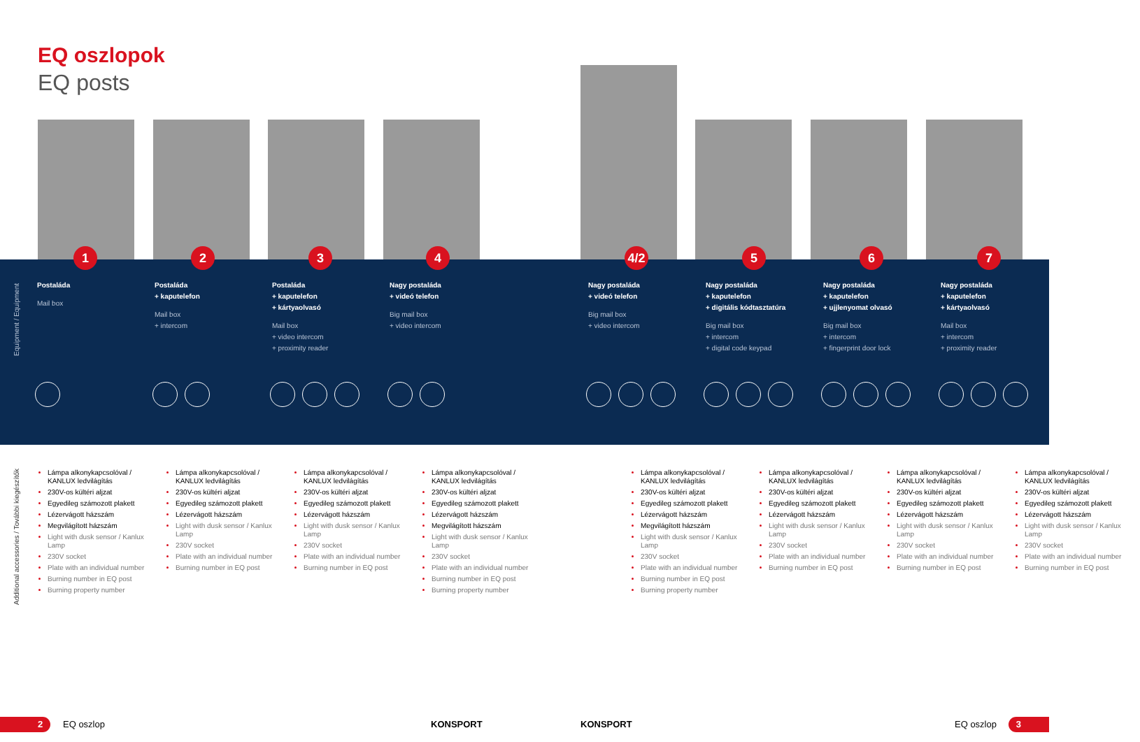EQ oszlopok
EQ posts
Equipment / Equipment
Additional accessories / További kiegészítők
1
Postaláda
Mail box
2
Postaláda
+ kaputelefon
Mail box
+ intercom
3
Postaláda
+ kaputelefon
+ kártyaolvasó
Mail box
+ video intercom
+ proximity reader
4
Nagy postaláda
+ videó telefon
Big mail box
+ video intercom
4/2
Nagy postaláda
+ videó telefon
Big mail box
+ video intercom
5
Nagy postaláda
+ kaputelefon
+ digitális kódtasztatúra
Big mail box
+ intercom
+ digital code keypad
6
Nagy postaláda
+ kaputelefon
+ ujjlenyomat olvasó
Big mail box
+ intercom
+ fingerprint door lock
7
Nagy postaláda
+ kaputelefon
+ kártyaolvasó
Mail box
+ intercom
+ proximity reader
Lámpa alkonykapcsolóval / KANLUX ledvilágítás
230V-os kültéri aljzat
Egyedileg számozott plakett
Lézervágott házszám
Megvilágított házszám
Light with dusk sensor / Kanlux Lamp
230V socket
Plate with an individual number
Burning number in EQ post
Burning property number
Lámpa alkonykapcsolóval / KANLUX ledvilágítás
230V-os kültéri aljzat
Egyedileg számozott plakett
Lézervágott házszám
Light with dusk sensor / Kanlux Lamp
230V socket
Plate with an individual number
Burning number in EQ post
Lámpa alkonykapcsolóval / KANLUX ledvilágítás
230V-os kültéri aljzat
Egyedileg számozott plakett
Lézervágott házszám
Light with dusk sensor / Kanlux Lamp
230V socket
Plate with an individual number
Burning number in EQ post
Lámpa alkonykapcsolóval / KANLUX ledvilágítás
230V-os kültéri aljzat
Egyedileg számozott plakett
Lézervágott házszám
Megvilágított házszám
Light with dusk sensor / Kanlux Lamp
230V socket
Plate with an individual number
Burning number in EQ post
Burning property number
Lámpa alkonykapcsolóval / KANLUX ledvilágítás
230V-os kültéri aljzat
Egyedileg számozott plakett
Lézervágott házszám
Megvilágított házszám
Light with dusk sensor / Kanlux Lamp
230V socket
Plate with an individual number
Burning number in EQ post
Burning property number
Lámpa alkonykapcsolóval / KANLUX ledvilágítás
230V-os kültéri aljzat
Egyedileg számozott plakett
Lézervágott házszám
Light with dusk sensor / Kanlux Lamp
230V socket
Plate with an individual number
Burning number in EQ post
Lámpa alkonykapcsolóval / KANLUX ledvilágítás
230V-os kültéri aljzat
Egyedileg számozott plakett
Lézervágott házszám
Light with dusk sensor / Kanlux Lamp
230V socket
Plate with an individual number
Burning number in EQ post
Lámpa alkonykapcsolóval / KANLUX ledvilágítás
230V-os kültéri aljzat
Egyedileg számozott plakett
Lézervágott házszám
Light with dusk sensor / Kanlux Lamp
230V socket
Plate with an individual number
Burning number in EQ post
2 EQ oszlop KONSPORT KONSPORT EQ oszlop 3